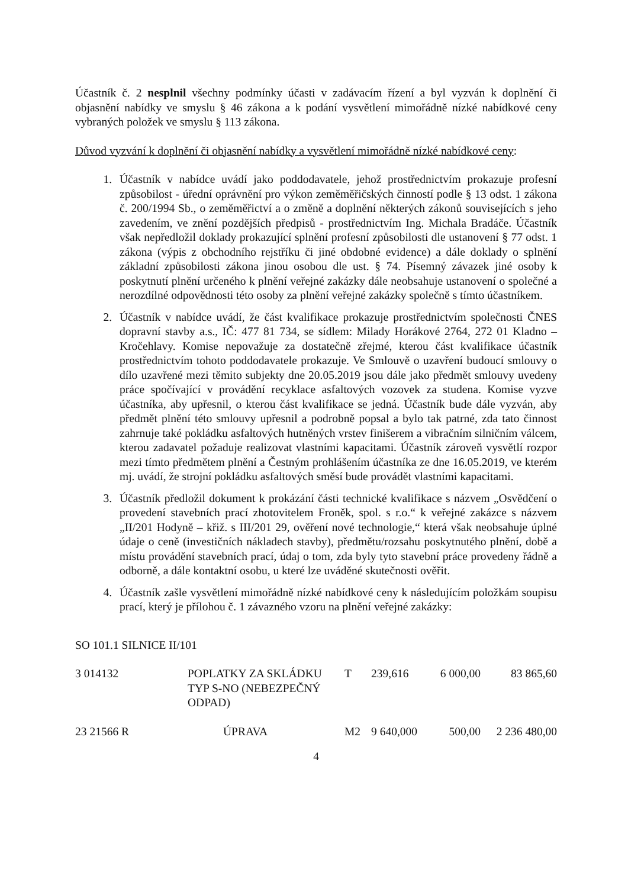Účastník č. 2 nesplnil všechny podmínky účasti v zadávacím řízení a byl vyzván k doplnění či objasnění nabídky ve smyslu § 46 zákona a k podání vysvětlení mimořádně nízké nabídkové ceny vybraných položek ve smyslu § 113 zákona.
Důvod vyzvání k doplnění či objasnění nabídky a vysvětlení mimořádně nízké nabídkové ceny:
1. Účastník v nabídce uvádí jako poddodavatele, jehož prostřednictvím prokazuje profesní způsobilost - úřední oprávnění pro výkon zeměměřičských činností podle § 13 odst. 1 zákona č. 200/1994 Sb., o zeměměřictví a o změně a doplnění některých zákonů souvisejících s jeho zavedením, ve znění pozdějších předpisů - prostřednictvím Ing. Michala Bradáče. Účastník však nepředložil doklady prokazující splnění profesní způsobilosti dle ustanovení § 77 odst. 1 zákona (výpis z obchodního rejstříku či jiné obdobné evidence) a dále doklady o splnění základní způsobilosti zákona jinou osobou dle ust. § 74. Písemný závazek jiné osoby k poskytnutí plnění určeného k plnění veřejné zakázky dále neobsahuje ustanovení o společné a nerozdílné odpovědnosti této osoby za plnění veřejné zakázky společně s tímto účastníkem.
2. Účastník v nabídce uvádí, že část kvalifikace prokazuje prostřednictvím společnosti ČNES dopravní stavby a.s., IČ: 477 81 734, se sídlem: Milady Horákové 2764, 272 01 Kladno – Kročehlavy. Komise nepovažuje za dostatečně zřejmé, kterou část kvalifikace účastník prostřednictvím tohoto poddodavatele prokazuje. Ve Smlouvě o uzavření budoucí smlouvy o dílo uzavřené mezi těmito subjekty dne 20.05.2019 jsou dále jako předmět smlouvy uvedeny práce spočívající v provádění recyklace asfaltových vozovek za studena. Komise vyzve účastníka, aby upřesnil, o kterou část kvalifikace se jedná. Účastník bude dále vyzván, aby předmět plnění této smlouvy upřesnil a podrobně popsal a bylo tak patrné, zda tato činnost zahrnuje také pokládku asfaltových hutněných vrstev finišerem a vibračním silničním válcem, kterou zadavatel požaduje realizovat vlastními kapacitami. Účastník zároveň vysvětlí rozpor mezi tímto předmětem plnění a Čestným prohlášením účastníka ze dne 16.05.2019, ve kterém mj. uvádí, že strojní pokládku asfaltových směsí bude provádět vlastními kapacitami.
3. Účastník předložil dokument k prokázání části technické kvalifikace s názvem „Osvědčení o provedení stavebních prací zhotovitelem Froněk, spol. s r.o.“ k veřejné zakázce s názvem „II/201 Hodyně – křiž. s III/201 29, ověření nové technologie,“ která však neobsahuje úplné údaje o ceně (investičních nákladech stavby), předmětu/rozsahu poskytnutého plnění, době a místu provádění stavebních prací, údaj o tom, zda byly tyto stavební práce provedeny řádně a odborně, a dále kontaktní osobu, u které lze uváděné skutečnosti ověřit.
4. Účastník zašle vysvětlení mimořádně nízké nabídkové ceny k následujícím položkám soupisu prací, který je přílohou č. 1 závazného vzoru na plnění veřejné zakázky:
SO 101.1 SILNICE II/101
| 3 014132 | POPLATKY ZA SKLÁDKU TYP S-NO (NEBEZPEČNÝ ODPAD) | T | 239,616 | 6 000,00 | 83 865,60 |
| 23 21566 R | ÚPRAVA | M2 | 9 640,000 | 500,00 | 2 236 480,00 |
4